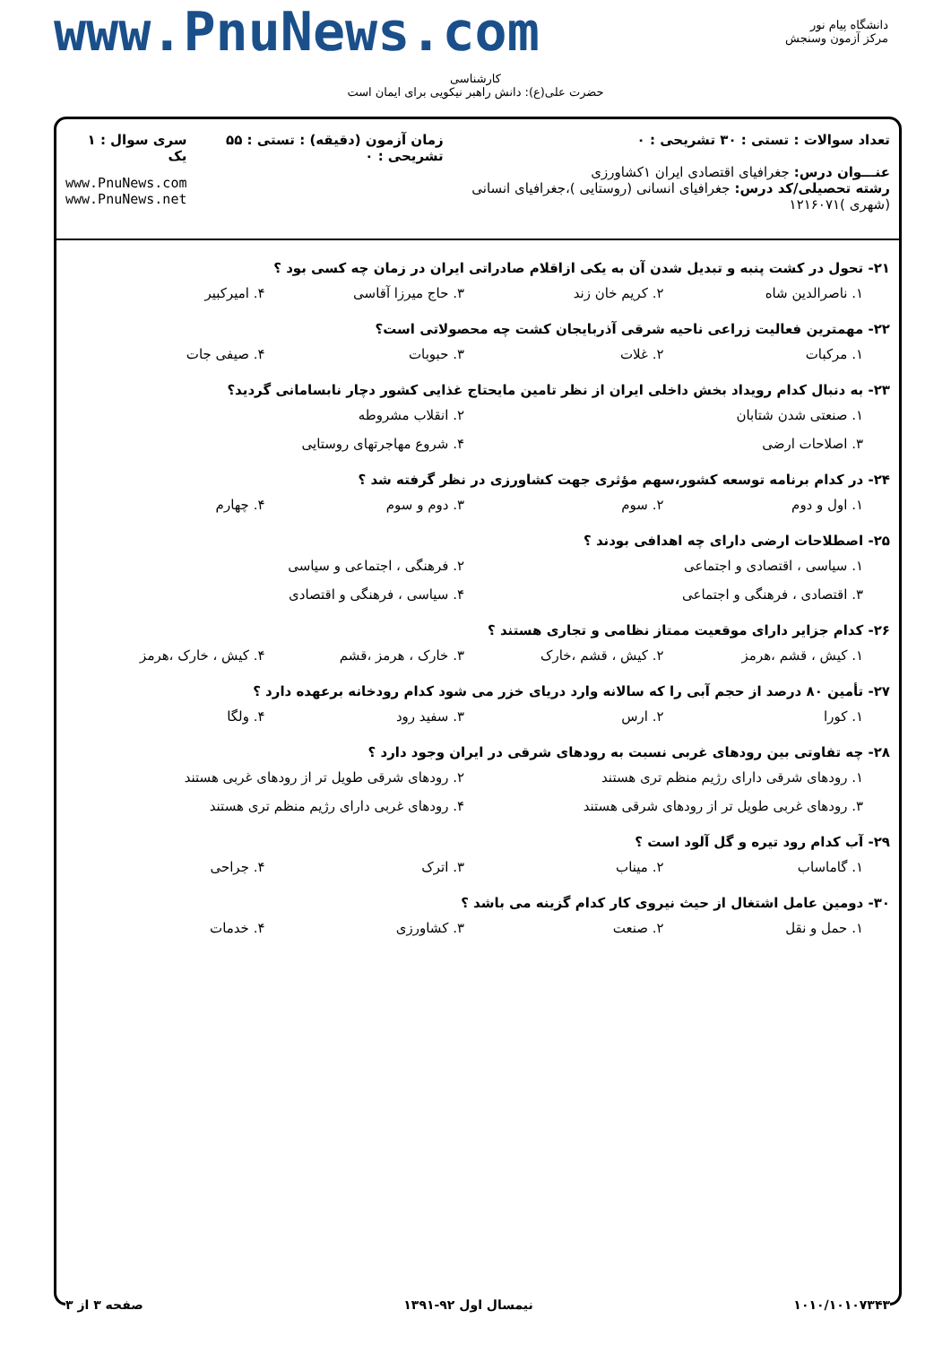www.PnuNews.com
دانشگاه پیام نور
مرکز آزمون وسنجش
کارشناسی
حضرت علی(ع): دانش راهبر نیکویی برای ایمان است
تعداد سوالات : تستی : ۳۰ تشریحی : ۰
عنـــوان درس: جغرافیای اقتصادی ایران ۱کشاورزی
رشته تحصیلی/کد درس: جغرافیای انسانی (روستایی )،جغرافیای انسانی (شهری )۱۲۱۶۰۷۱
زمان آزمون (دقیقه) : تستی : ۵۵ تشریحی : ۰
سری سوال : ۱ یک
www.PnuNews.com
www.PnuNews.net
۲۱- تحول در کشت پنبه و تبدیل شدن آن به یکی ازاقلام صادراتی ایران در زمان چه کسی بود ؟
۱. ناصرالدین شاه ۲. کریم خان زند ۳. حاج میرزا آقاسی ۴. امیرکبیر
۲۲- مهمترین فعالیت زراعی ناحیه شرقی آذربایجان کشت چه محصولاتی است؟
۱. مرکبات ۲. غلات ۳. حبوبات ۴. صیفی جات
۲۳- به دنبال کدام رویداد بخش داخلی ایران از نظر تامین مایحتاج غذایی کشور دچار نابسامانی گردید؟
۱. صنعتی شدن شتابان ۲. انقلاب مشروطه ۳. اصلاحات ارضی ۴. شروع مهاجرتهای روستایی
۲۴- در کدام برنامه توسعه کشور،سهم مؤثری جهت کشاورزی در نظر گرفته شد ؟
۱. اول و دوم ۲. سوم ۳. دوم و سوم ۴. چهارم
۲۵- اصطلاحات ارضی دارای چه اهدافی بودند ؟
۱. سیاسی ، اقتصادی و اجتماعی ۲. فرهنگی ، اجتماعی و سیاسی ۳. اقتصادی ، فرهنگی و اجتماعی ۴. سیاسی ، فرهنگی و اقتصادی
۲۶- کدام جزایر دارای موقعیت ممتاز نظامی و تجاری هستند ؟
۱. کیش ، قشم ،هرمز ۲. کیش ، قشم ،خارک ۳. خارک ، هرمز ،قشم ۴. کیش ، خارک ،هرمز
۲۷- تأمین ۸۰ درصد از حجم آبی را که سالانه وارد دریای خزر می شود کدام رودخانه برعهده دارد ؟
۱. کورا ۲. ارس ۳. سفید رود ۴. ولگا
۲۸- چه تفاوتی بین رودهای غربی نسبت به رودهای شرقی در ایران وجود دارد ؟
۱. رودهای شرقی دارای رژیم منظم تری هستند ۲. رودهای شرقی طویل تر از رودهای غربی هستند ۳. رودهای غربی طویل تر از رودهای شرقی هستند ۴. رودهای غربی دارای رژیم منظم تری هستند
۲۹- آب کدام رود تیره و گل آلود است ؟
۱. گاماساب ۲. میناب ۳. اترک ۴. جراحی
۳۰- دومین عامل اشتغال از حیث نیروی کار کدام گزینه می باشد ؟
۱. حمل و نقل ۲. صنعت ۳. کشاورزی ۴. خدمات
۱۰۱۰/۱۰۱۰۷۳۴۳ نیمسال اول ۹۲-۱۳۹۱ صفحه ۳ از ۳